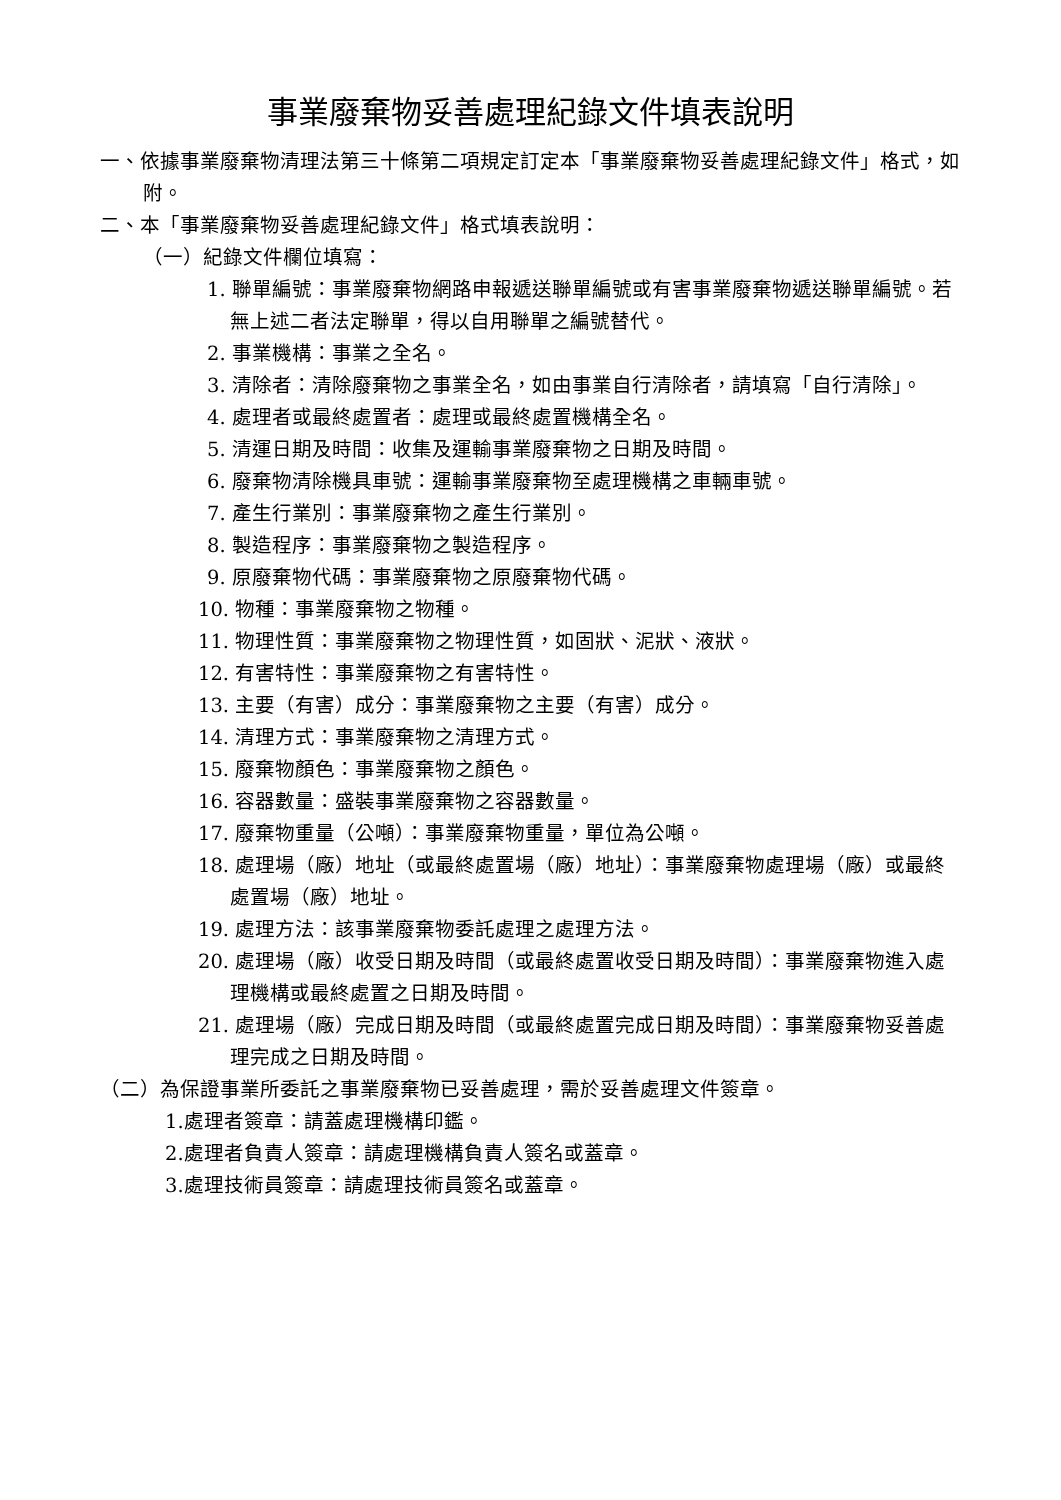事業廢棄物妥善處理紀錄文件填表說明
一、依據事業廢棄物清理法第三十條第二項規定訂定本「事業廢棄物妥善處理紀錄文件」格式，如附。
二、本「事業廢棄物妥善處理紀錄文件」格式填表說明：
（一）紀錄文件欄位填寫：
1. 聯單編號：事業廢棄物網路申報遞送聯單編號或有害事業廢棄物遞送聯單編號。若無上述二者法定聯單，得以自用聯單之編號替代。
2. 事業機構：事業之全名。
3. 清除者：清除廢棄物之事業全名，如由事業自行清除者，請填寫「自行清除」。
4. 處理者或最終處置者：處理或最終處置機構全名。
5. 清運日期及時間：收集及運輸事業廢棄物之日期及時間。
6. 廢棄物清除機具車號：運輸事業廢棄物至處理機構之車輛車號。
7. 產生行業別：事業廢棄物之產生行業別。
8. 製造程序：事業廢棄物之製造程序。
9. 原廢棄物代碼：事業廢棄物之原廢棄物代碼。
10. 物種：事業廢棄物之物種。
11. 物理性質：事業廢棄物之物理性質，如固狀、泥狀、液狀。
12. 有害特性：事業廢棄物之有害特性。
13. 主要（有害）成分：事業廢棄物之主要（有害）成分。
14. 清理方式：事業廢棄物之清理方式。
15. 廢棄物顏色：事業廢棄物之顏色。
16. 容器數量：盛裝事業廢棄物之容器數量。
17. 廢棄物重量（公噸）：事業廢棄物重量，單位為公噸。
18. 處理場（廠）地址（或最終處置場（廠）地址）：事業廢棄物處理場（廠）或最終處置場（廠）地址。
19. 處理方法：該事業廢棄物委託處理之處理方法。
20. 處理場（廠）收受日期及時間（或最終處置收受日期及時間）：事業廢棄物進入處理機構或最終處置之日期及時間。
21. 處理場（廠）完成日期及時間（或最終處置完成日期及時間）：事業廢棄物妥善處理完成之日期及時間。
（二）為保證事業所委託之事業廢棄物已妥善處理，需於妥善處理文件簽章。
1.處理者簽章：請蓋處理機構印鑑。
2.處理者負責人簽章：請處理機構負責人簽名或蓋章。
3.處理技術員簽章：請處理技術員簽名或蓋章。